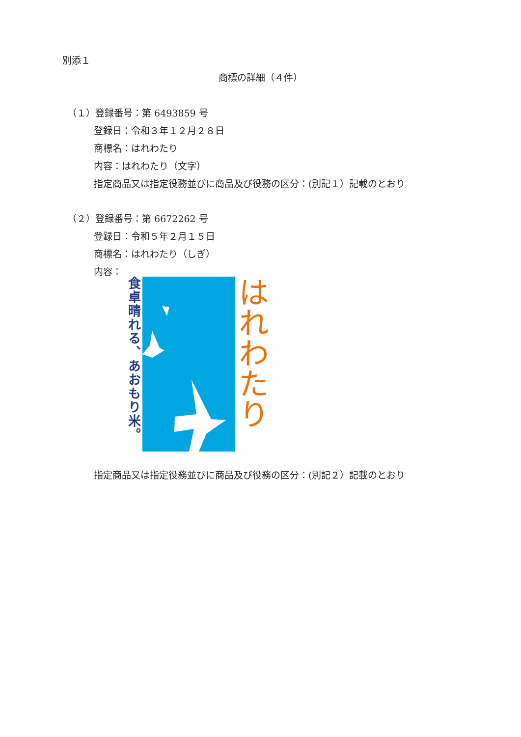別添１
商標の詳細（４件）
（１）登録番号：第 6493859 号
登録日：令和３年１２月２８日
商標名：はれわたり
内容：はれわたり（文字）
指定商品又は指定役務並びに商品及び役務の区分：(別記１）記載のとおり
（２）登録番号：第 6672262 号
登録日：令和５年２月１５日
商標名：はれわたり（しぎ）
内容：
食卓晴れる、あおもり米。
はれわたり
指定商品又は指定役務並びに商品及び役務の区分：(別記２）記載のとおり